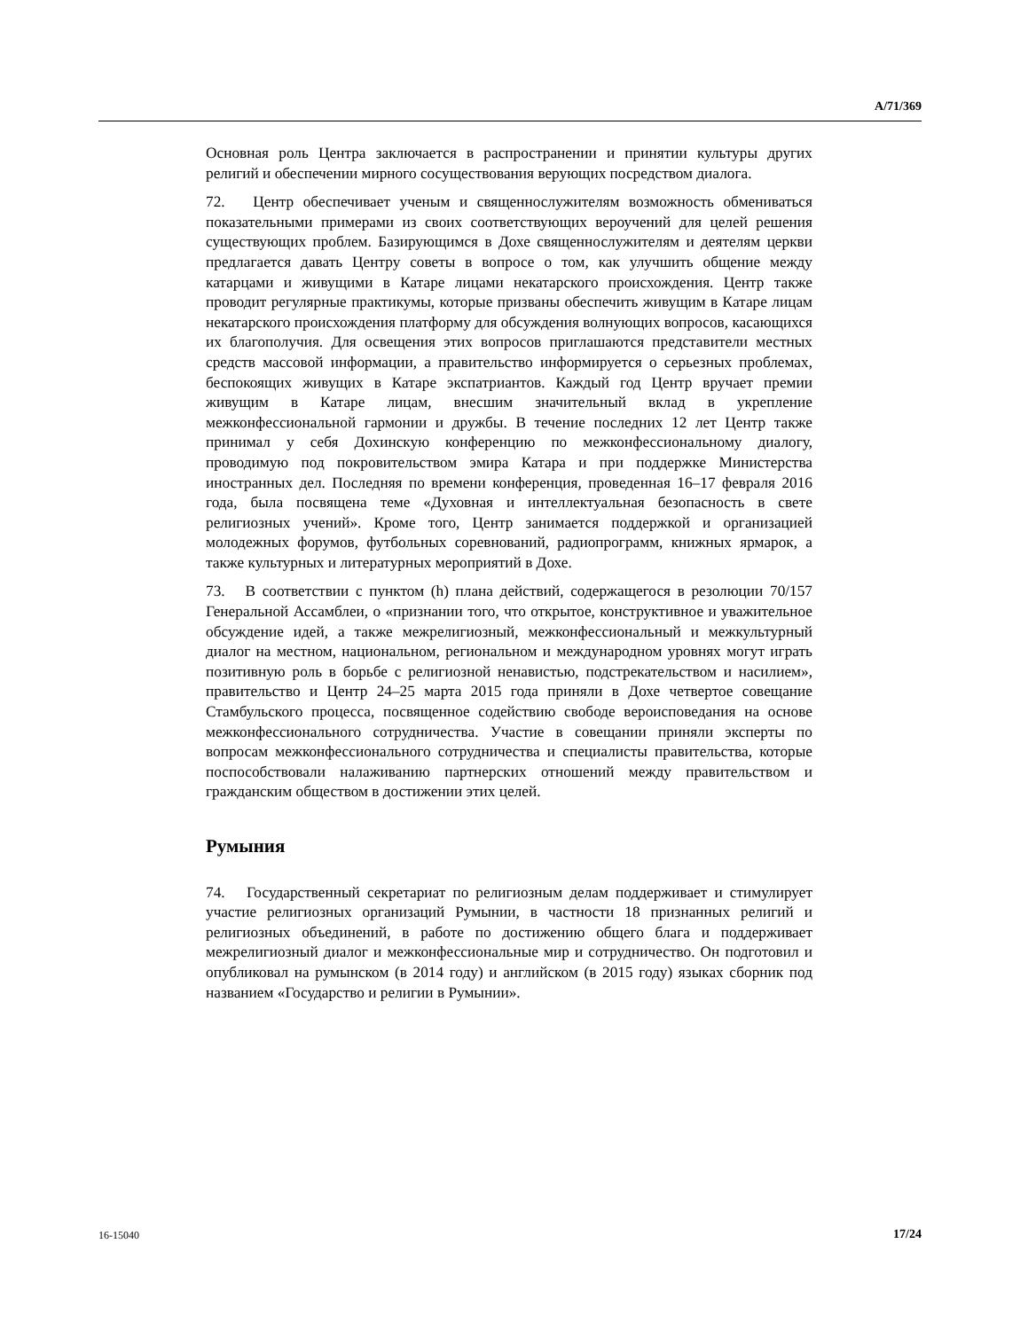A/71/369
Основная роль Центра заключается в распространении и принятии культуры других религий и обеспечении мирного сосуществования верующих посредством диалога.
72. Центр обеспечивает ученым и священнослужителям возможность обмениваться показательными примерами из своих соответствующих вероучений для целей решения существующих проблем. Базирующимся в Дохе священнослужителям и деятелям церкви предлагается давать Центру советы в вопросе о том, как улучшить общение между катарцами и живущими в Катаре лицами некатарского происхождения. Центр также проводит регулярные практикумы, которые призваны обеспечить живущим в Катаре лицам некатарского происхождения платформу для обсуждения волнующих вопросов, касающихся их благополучия. Для освещения этих вопросов приглашаются представители местных средств массовой информации, а правительство информируется о серьезных проблемах, беспокоящих живущих в Катаре экспатриантов. Каждый год Центр вручает премии живущим в Катаре лицам, внесшим значительный вклад в укрепление межконфессиональной гармонии и дружбы. В течение последних 12 лет Центр также принимал у себя Дохинскую конференцию по межконфессиональному диалогу, проводимую под покровительством эмира Катара и при поддержке Министерства иностранных дел. Последняя по времени конференция, проведенная 16–17 февраля 2016 года, была посвящена теме «Духовная и интеллектуальная безопасность в свете религиозных учений». Кроме того, Центр занимается поддержкой и организацией молодежных форумов, футбольных соревнований, радиопрограмм, книжных ярмарок, а также культурных и литературных мероприятий в Дохе.
73. В соответствии с пунктом (h) плана действий, содержащегося в резолюции 70/157 Генеральной Ассамблеи, о «признании того, что открытое, конструктивное и уважительное обсуждение идей, а также межрелигиозный, межконфессиональный и межкультурный диалог на местном, национальном, региональном и международном уровнях могут играть позитивную роль в борьбе с религиозной ненавистью, подстрекательством и насилием», правительство и Центр 24–25 марта 2015 года приняли в Дохе четвертое совещание Стамбульского процесса, посвященное содействию свободе вероисповедания на основе межконфессионального сотрудничества. Участие в совещании приняли эксперты по вопросам межконфессионального сотрудничества и специалисты правительства, которые поспособствовали налаживанию партнерских отношений между правительством и гражданским обществом в достижении этих целей.
Румыния
74. Государственный секретариат по религиозным делам поддерживает и стимулирует участие религиозных организаций Румынии, в частности 18 признанных религий и религиозных объединений, в работе по достижению общего блага и поддерживает межрелигиозный диалог и межконфессиональные мир и сотрудничество. Он подготовил и опубликовал на румынском (в 2014 году) и английском (в 2015 году) языках сборник под названием «Государство и религии в Румынии».
16-15040 17/24